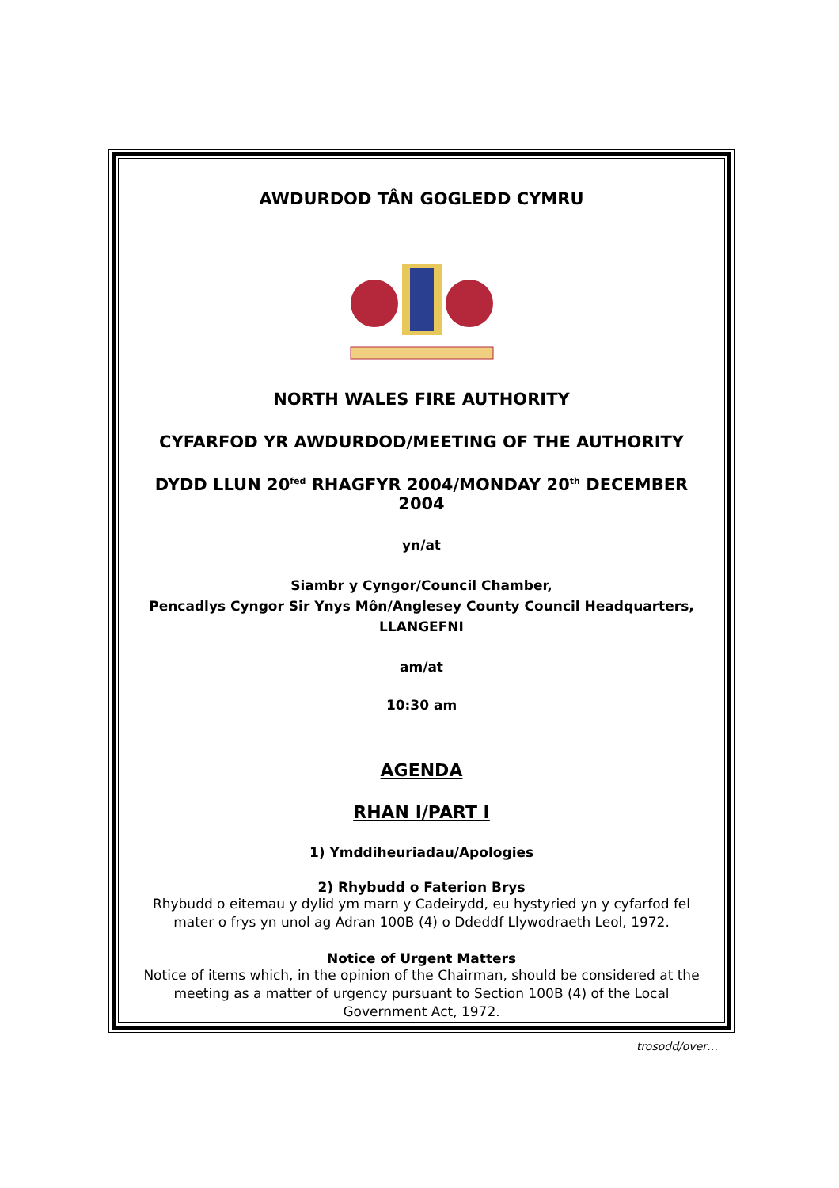AWDURDOD TÂN GOGLEDD CYMRU
NORTH WALES FIRE AUTHORITY
CYFARFOD YR AWDURDOD/MEETING OF THE AUTHORITY
DYDD LLUN 20<sup>fed</sup> RHAGFYR 2004/MONDAY 20<sup>th</sup> DECEMBER 2004
yn/at
Siambr y Cyngor/Council Chamber,
Pencadlys Cyngor Sir Ynys Môn/Anglesey County Council Headquarters,
LLANGEFNI
am/at
10:30 am
AGENDA
RHAN I/PART I
1) Ymddiheuriadau/Apologies
2) Rhybudd o Faterion Brys
Rhybudd o eitemau y dylid ym marn y Cadeirydd, eu hystyried yn y cyfarfod fel mater o frys yn unol ag Adran 100B (4) o Ddeddf Llywodraeth Leol, 1972.
Notice of Urgent Matters
Notice of items which, in the opinion of the Chairman, should be considered at the meeting as a matter of urgency pursuant to Section 100B (4) of the Local Government Act, 1972.
trosodd/over…